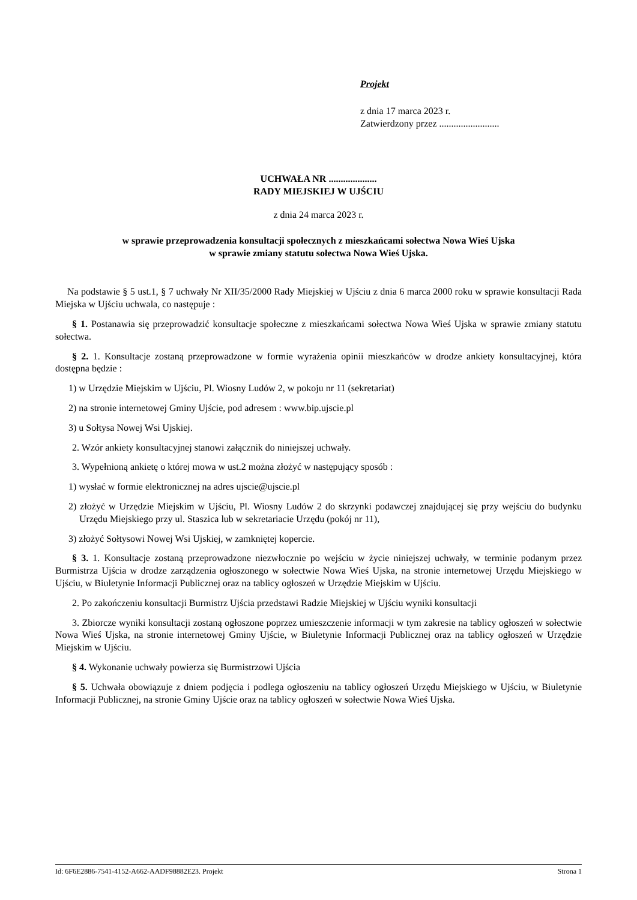Projekt
z dnia 17 marca 2023 r.
Zatwierdzony przez .........................
UCHWAŁA NR ....................
RADY MIEJSKIEJ W UJŚCIU
z dnia 24 marca 2023 r.
w sprawie przeprowadzenia konsultacji społecznych z mieszkańcami sołectwa Nowa Wieś Ujska
w sprawie zmiany statutu sołectwa Nowa Wieś Ujska.
Na podstawie § 5 ust.1, § 7 uchwały Nr XII/35/2000 Rady Miejskiej w Ujściu z dnia 6 marca 2000 roku w sprawie konsultacji Rada Miejska w Ujściu uchwala, co następuje :
§ 1. Postanawia się przeprowadzić konsultacje społeczne z mieszkańcami sołectwa Nowa Wieś Ujska w sprawie zmiany statutu sołectwa.
§ 2. 1. Konsultacje zostaną przeprowadzone w formie wyrażenia opinii mieszkańców w drodze ankiety konsultacyjnej, która dostępna będzie :
1) w Urzędzie Miejskim w Ujściu, Pl. Wiosny Ludów 2, w pokoju nr 11 (sekretariat)
2) na stronie internetowej Gminy Ujście, pod adresem : www.bip.ujscie.pl
3) u Sołtysa Nowej Wsi Ujskiej.
2. Wzór ankiety konsultacyjnej stanowi załącznik do niniejszej uchwały.
3. Wypełnioną ankietę o której mowa w ust.2 można złożyć w następujący sposób :
1) wysłać w formie elektronicznej na adres ujscie@ujscie.pl
2) złożyć w Urzędzie Miejskim w Ujściu, Pl. Wiosny Ludów 2 do skrzynki podawczej znajdującej się przy wejściu do budynku Urzędu Miejskiego przy ul. Staszica lub w sekretariacie Urzędu (pokój nr 11),
3) złożyć Sołtysowi Nowej Wsi Ujskiej, w zamkniętej kopercie.
§ 3. 1. Konsultacje zostaną przeprowadzone niezwłocznie po wejściu w życie niniejszej uchwały, w terminie podanym przez Burmistrza Ujścia w drodze zarządzenia ogłoszonego w sołectwie Nowa Wieś Ujska, na stronie internetowej Urzędu Miejskiego w Ujściu, w Biuletynie Informacji Publicznej oraz na tablicy ogłoszeń w Urzędzie Miejskim w Ujściu.
2. Po zakończeniu konsultacji Burmistrz Ujścia przedstawi Radzie Miejskiej w Ujściu wyniki konsultacji
3. Zbiorcze wyniki konsultacji zostaną ogłoszone poprzez umieszczenie informacji w tym zakresie na tablicy ogłoszeń w sołectwie Nowa Wieś Ujska, na stronie internetowej Gminy Ujście, w Biuletynie Informacji Publicznej oraz na tablicy ogłoszeń w Urzędzie Miejskim w Ujściu.
§ 4. Wykonanie uchwały powierza się Burmistrzowi Ujścia
§ 5. Uchwała obowiązuje z dniem podjęcia i podlega ogłoszeniu na tablicy ogłoszeń Urzędu Miejskiego w Ujściu, w Biuletynie Informacji Publicznej, na stronie Gminy Ujście oraz na tablicy ogłoszeń w sołectwie Nowa Wieś Ujska.
Id: 6F6E2886-7541-4152-A662-AADF98882E23. Projekt Strona 1